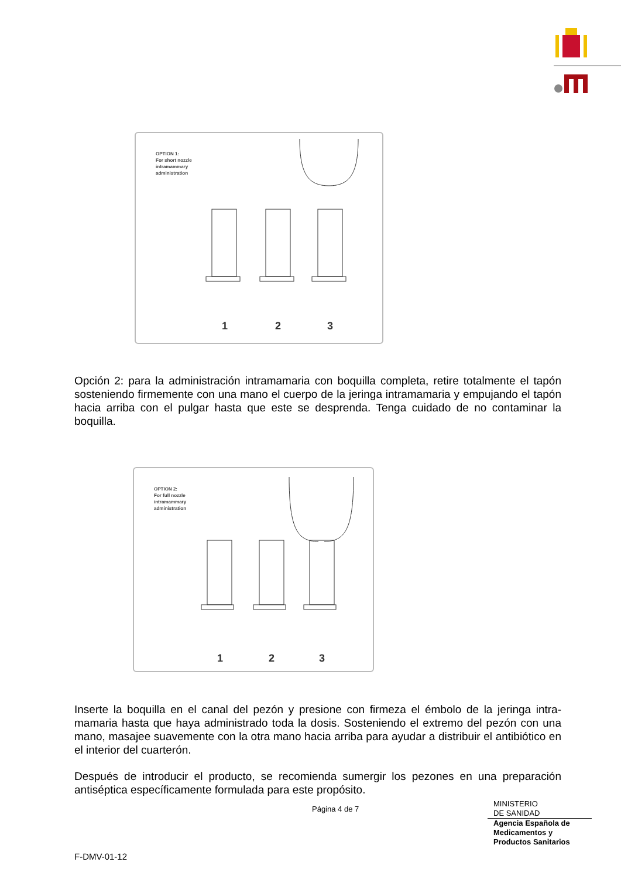OPTION 1:
For short nozzle
intramammary
administration
1
2
3
Opción 2: para la administración intramamaria con boquilla completa, retire totalmente el tapón sosteniendo firmemente con una mano el cuerpo de la jeringa intramamaria y empujando el tapón hacia arriba con el pulgar hasta que este se desprenda. Tenga cuidado de no contaminar la boquilla.
OPTION 2:
For full nozzle
intramammary
administration
1
2
3
Inserte la boquilla en el canal del pezón y presione con firmeza el émbolo de la jeringa intra-mamaria hasta que haya administrado toda la dosis. Sosteniendo el extremo del pezón con una mano, masajee suavemente con la otra mano hacia arriba para ayudar a distribuir el antibiótico en el interior del cuarterón.
Después de introducir el producto, se recomienda sumergir los pezones en una preparación antiséptica específicamente formulada para este propósito.
Página 4 de 7
MINISTERIO
DE SANIDAD
Agencia Española de
Medicamentos y
Productos Sanitarios
F-DMV-01-12